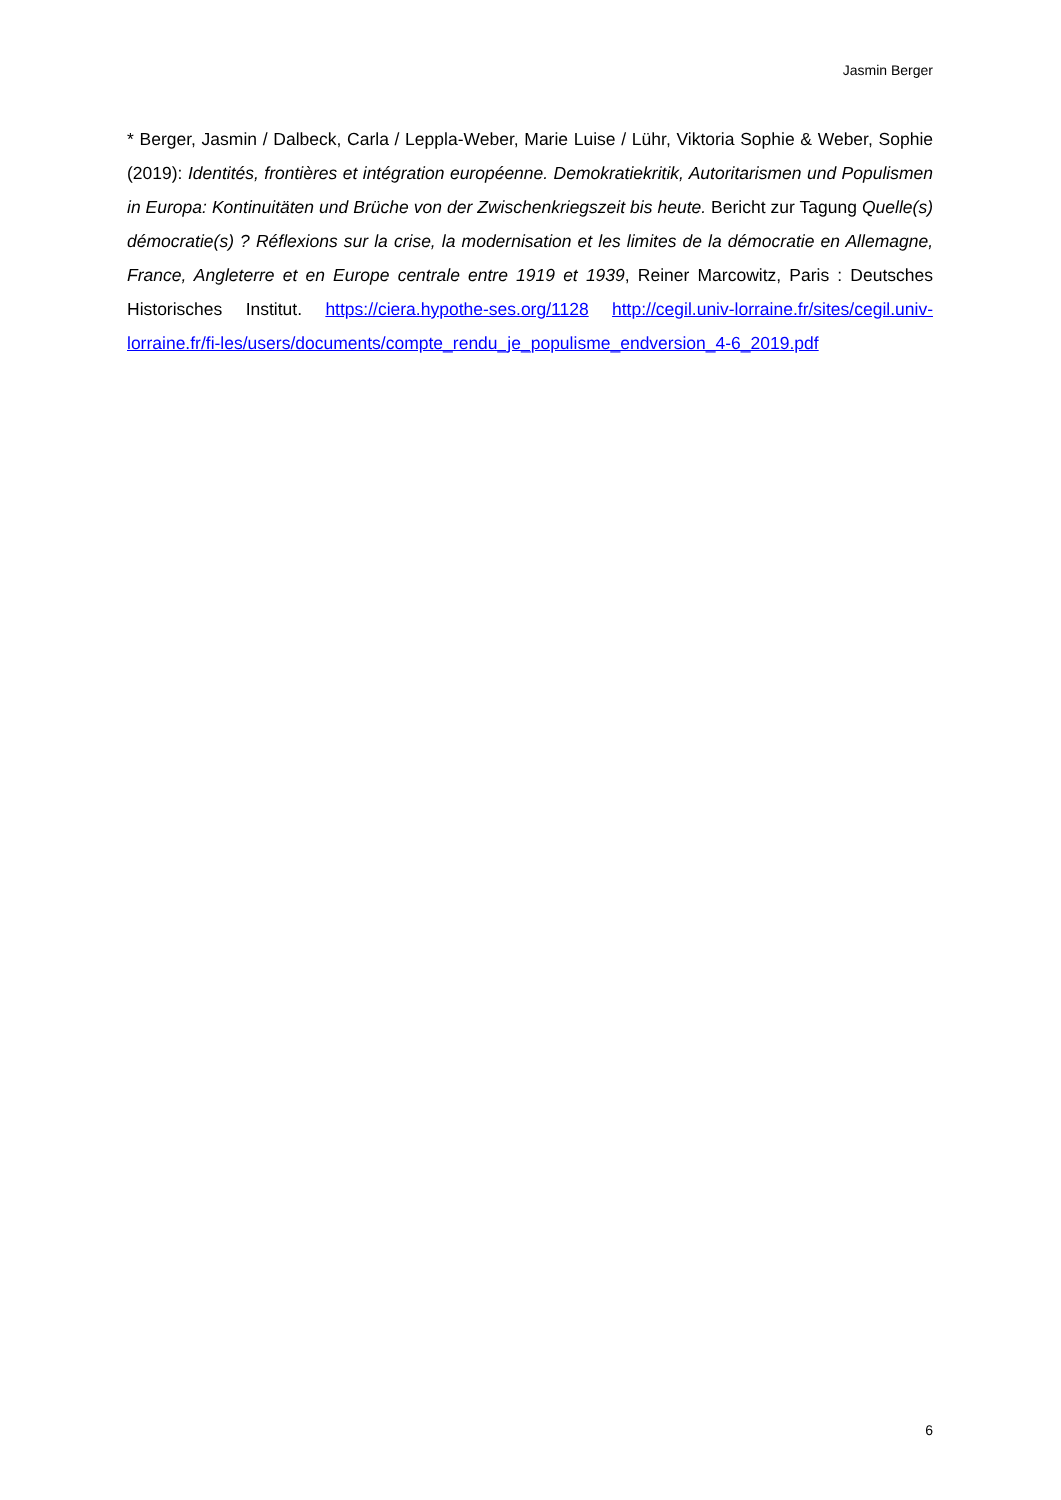Jasmin Berger
* Berger, Jasmin / Dalbeck, Carla / Leppla-Weber, Marie Luise / Lühr, Viktoria Sophie & Weber, Sophie (2019): Identités, frontières et intégration européenne. Demokratiekritik, Autoritarismen und Populismen in Europa: Kontinuitäten und Brüche von der Zwischenkriegszeit bis heute. Bericht zur Tagung Quelle(s) démocratie(s) ? Réflexions sur la crise, la modernisation et les limites de la démocratie en Allemagne, France, Angleterre et en Europe centrale entre 1919 et 1939, Reiner Marcowitz, Paris : Deutsches Historisches Institut. https://ciera.hypothe-ses.org/1128 http://cegil.univ-lorraine.fr/sites/cegil.univ-lorraine.fr/fi-les/users/documents/compte_rendu_je_populisme_endversion_4-6_2019.pdf
6